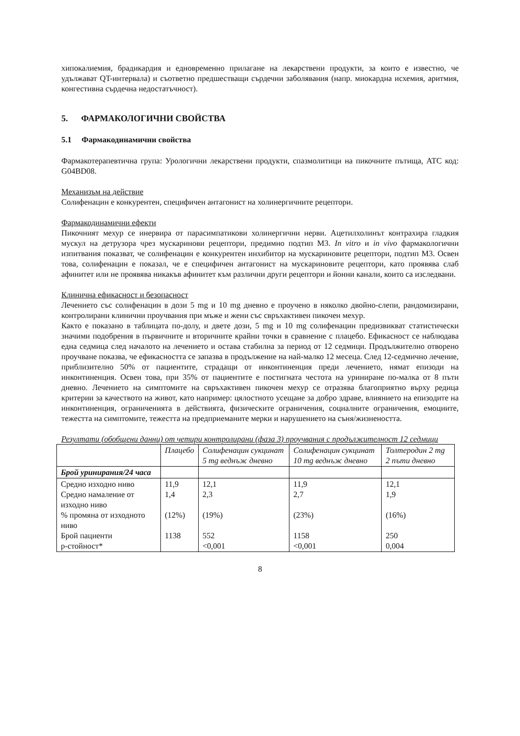хипокалиемия, брадикардия и едновременно прилагане на лекарствени продукти, за които е известно, че удължават QT-интервала) и съответно предшестващи сърдечни заболявания (напр. миокардна исхемия, аритмия, конгестивна сърдечна недостатъчност).
5. ФАРМАКОЛОГИЧНИ СВОЙСТВА
5.1 Фармакодинамични свойства
Фармакотерапевтична група: Урологични лекарствени продукти, спазмолитици на пикочните пътища, ATC код: G04BD08.
Механизъм на действие
Солифенацин е конкурентен, специфичен антагонист на холинергичните рецептори.
Фармакодинамични ефекти
Пикочният мехур се инервира от парасимпатикови холинергични нерви. Ацетилхолинът контрахира гладкия мускул на детрузора чрез мускаринови рецептори, предимно подтип M3. In vitro и in vivo фармакологични изпитвания показват, че солифенацин е конкурентен инхибитор на мускариновите рецептори, подтип M3. Освен това, солифенацин е показал, че е специфичен антагонист на мускариновите рецептори, като проявява слаб афинитет или не проявява никакъв афинитет към различни други рецептори и йонни канали, които са изследвани.
Клинична ефикасност и безопасност
Лечението със солифенацин в дози 5 mg и 10 mg дневно е проучено в няколко двойно-слепи, рандомизирани, контролирани клинични проучвания при мъже и жени със свръхактивен пикочен мехур.
Както е показано в таблицата по-долу, и двете дози, 5 mg и 10 mg солифенацин предизвикват статистически значими подобрения в първичните и вторичните крайни точки в сравнение с плацебо. Ефикасност се наблюдава една седмица след началото на лечението и остава стабилна за период от 12 седмици. Продължително отворено проучване показва, че ефикасността се запазва в продължение на най-малко 12 месеца. След 12-седмично лечение, приблизително 50% от пациентите, страдащи от инконтиненция преди лечението, нямат епизоди на инконтиненция. Освен това, при 35% от пациентите е постигната честота на уриниране по-малка от 8 пъти дневно. Лечението на симптомите на свръхактивен пикочен мехур се отразява благоприятно върху редица критерии за качеството на живот, като например: цялостното усещане за добро здраве, влиянието на епизодите на инконтиненция, ограниченията в действията, физическите ограничения, социалните ограничения, емоциите, тежестта на симптомите, тежестта на предприеманите мерки и нарушението на съня/жизнеността.
Резултати (обобщени данни) от четири контролирани (фаза 3) проучвания с продължителност 12 седмици
| | Плацебо | Солифенацин сукцинат 5 mg веднъж дневно | Солифенацин сукцинат 10 mg веднъж дневно | Толтеродин 2 mg 2 пъти дневно |
| --- | --- | --- | --- | --- |
| Брой уринирания/24 часа | | | | |
| Средно изходно ниво Средно намаление от изходно ниво % промяна от изходното ниво Брой пациенти p-стойност* | 11,9 1,4 (12%) 1138 | 12,1 2,3 (19%) 552 <0,001 | 11,9 2,7 (23%) 1158 <0,001 | 12,1 1,9 (16%) 250 0,004 |
8